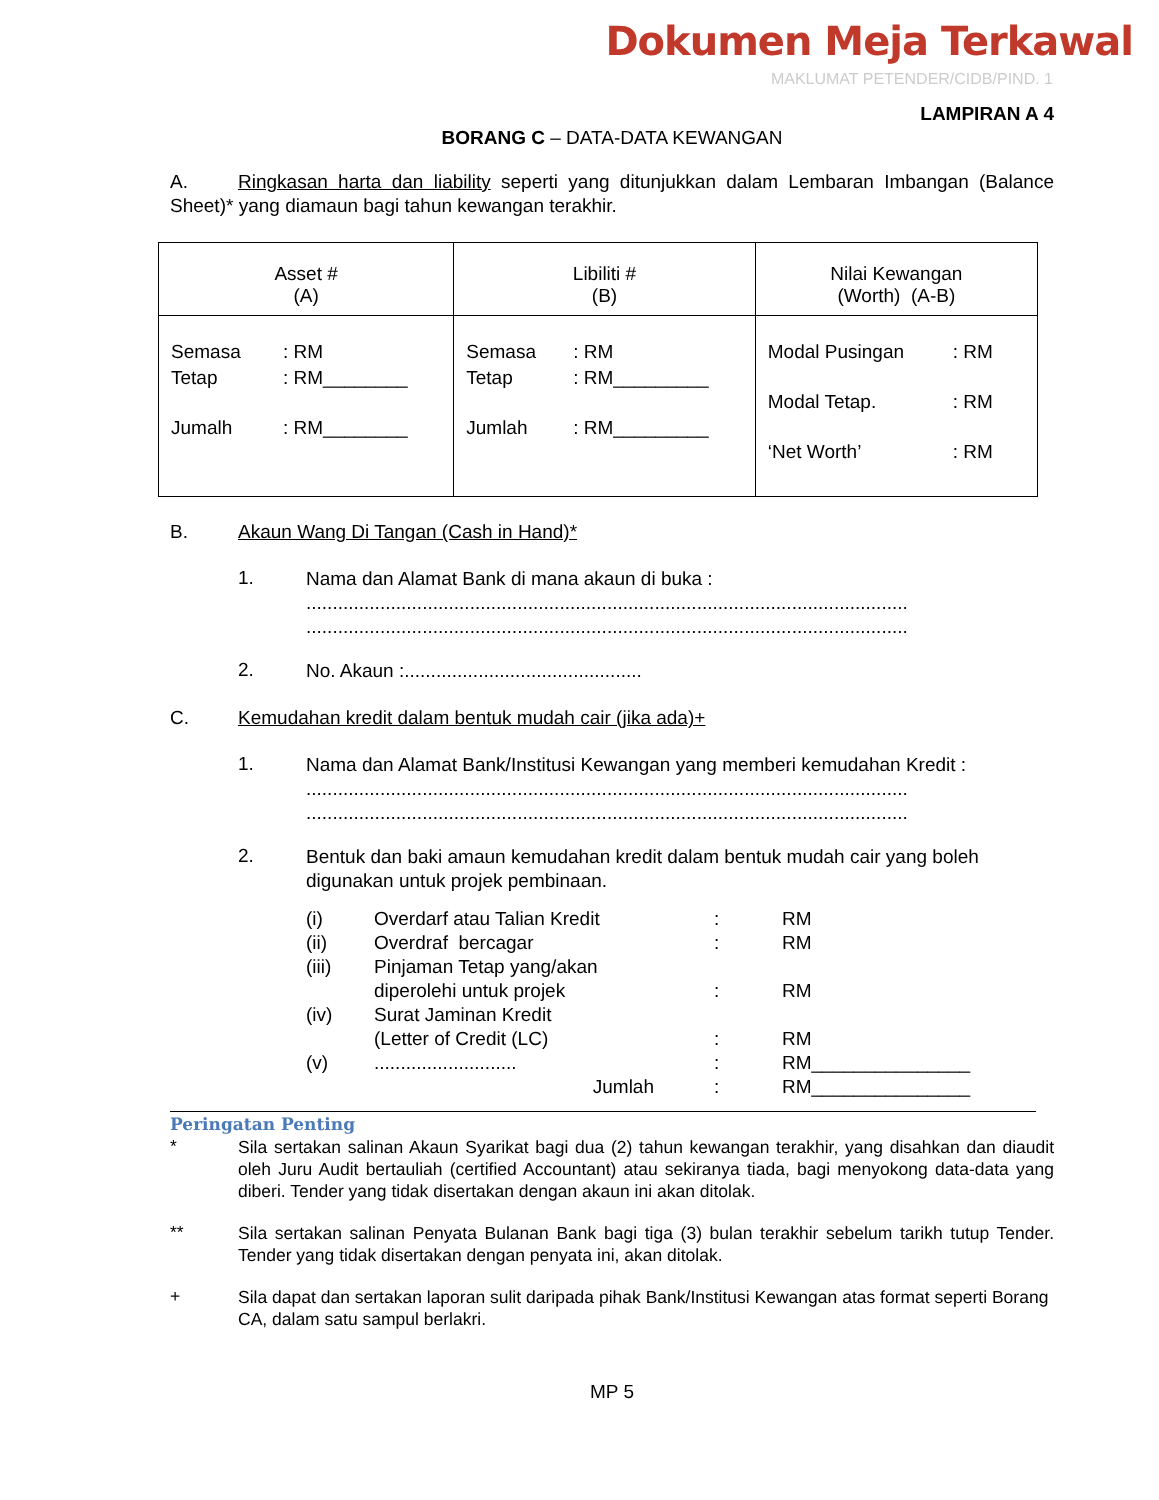Dokumen Meja Terkawal
MAKLUMAT PETENDER/CIDB/PIND. 1
LAMPIRAN A 4
BORANG C – DATA-DATA KEWANGAN
A. Ringkasan harta dan liability seperti yang ditunjukkan dalam Lembaran Imbangan (Balance Sheet)* yang diamaun bagi tahun kewangan terakhir.
| Asset # (A) | Libiliti # (B) | Nilai Kewangan (Worth) (A-B) |
| --- | --- | --- |
| / Semasa / : RM / / Tetap / : RM________ / / Jumalh / : RM________ / | / Semasa / : RM / / Tetap / : RM_________ / / Jumlah / : RM_________ / | / Modal Pusingan / : RM / / Modal Tetap. / : RM / / ‘Net Worth’ / : RM / |
B. Akaun Wang Di Tangan (Cash in Hand)*
1.
Nama dan Alamat Bank di mana akaun di buka :
..................................................................................................................
..................................................................................................................
2.
No. Akaun :.............................................
C. Kemudahan kredit dalam bentuk mudah cair (jika ada)+
1.
Nama dan Alamat Bank/Institusi Kewangan yang memberi kemudahan Kredit :
..................................................................................................................
..................................................................................................................
2.
Bentuk dan baki amaun kemudahan kredit dalam bentuk mudah cair yang boleh digunakan untuk projek pembinaan.
| (i) | Overdarf atau Talian Kredit | : | RM |
| (ii) | Overdraf bercagar | : | RM |
| (iii) | Pinjaman Tetap yang/akan diperolehi untuk projek | : | RM |
| (iv) | Surat Jaminan Kredit (Letter of Credit (LC) | : | RM |
| (v) | ........................... | : | RM_______________ |
| | Jumlah | : | RM_______________ |
Peringatan Penting
*
Sila sertakan salinan Akaun Syarikat bagi dua (2) tahun kewangan terakhir, yang disahkan dan diaudit oleh Juru Audit bertauliah (certified Accountant) atau sekiranya tiada, bagi menyokong data-data yang diberi. Tender yang tidak disertakan dengan akaun ini akan ditolak.
**
Sila sertakan salinan Penyata Bulanan Bank bagi tiga (3) bulan terakhir sebelum tarikh tutup Tender. Tender yang tidak disertakan dengan penyata ini, akan ditolak.
+
Sila dapat dan sertakan laporan sulit daripada pihak Bank/Institusi Kewangan atas format seperti Borang CA, dalam satu sampul berlakri.
MP 5